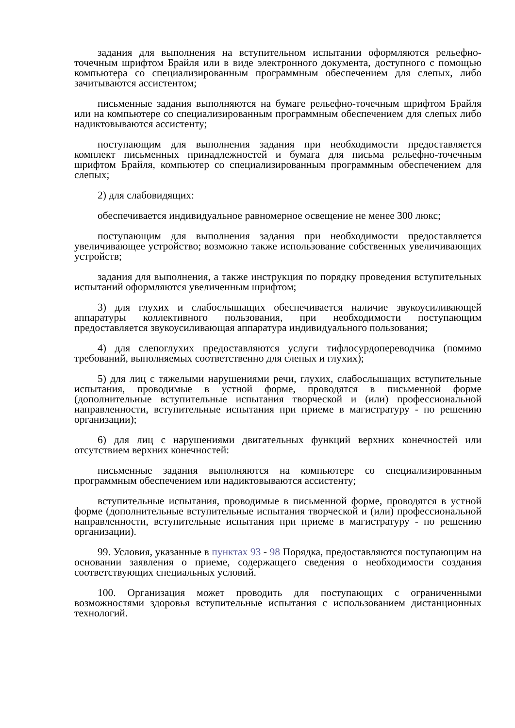задания для выполнения на вступительном испытании оформляются рельефно-точечным шрифтом Брайля или в виде электронного документа, доступного с помощью компьютера со специализированным программным обеспечением для слепых, либо зачитываются ассистентом;
письменные задания выполняются на бумаге рельефно-точечным шрифтом Брайля или на компьютере со специализированным программным обеспечением для слепых либо надиктовываются ассистенту;
поступающим для выполнения задания при необходимости предоставляется комплект письменных принадлежностей и бумага для письма рельефно-точечным шрифтом Брайля, компьютер со специализированным программным обеспечением для слепых;
2) для слабовидящих:
обеспечивается индивидуальное равномерное освещение не менее 300 люкс;
поступающим для выполнения задания при необходимости предоставляется увеличивающее устройство; возможно также использование собственных увеличивающих устройств;
задания для выполнения, а также инструкция по порядку проведения вступительных испытаний оформляются увеличенным шрифтом;
3) для глухих и слабослышащих обеспечивается наличие звукоусиливающей аппаратуры коллективного пользования, при необходимости поступающим предоставляется звукоусиливающая аппаратура индивидуального пользования;
4) для слепоглухих предоставляются услуги тифлосурдопереводчика (помимо требований, выполняемых соответственно для слепых и глухих);
5) для лиц с тяжелыми нарушениями речи, глухих, слабослышащих вступительные испытания, проводимые в устной форме, проводятся в письменной форме (дополнительные вступительные испытания творческой и (или) профессиональной направленности, вступительные испытания при приеме в магистратуру - по решению организации);
6) для лиц с нарушениями двигательных функций верхних конечностей или отсутствием верхних конечностей:
письменные задания выполняются на компьютере со специализированным программным обеспечением или надиктовываются ассистенту;
вступительные испытания, проводимые в письменной форме, проводятся в устной форме (дополнительные вступительные испытания творческой и (или) профессиональной направленности, вступительные испытания при приеме в магистратуру - по решению организации).
99. Условия, указанные в пунктах 93 - 98 Порядка, предоставляются поступающим на основании заявления о приеме, содержащего сведения о необходимости создания соответствующих специальных условий.
100. Организация может проводить для поступающих с ограниченными возможностями здоровья вступительные испытания с использованием дистанционных технологий.